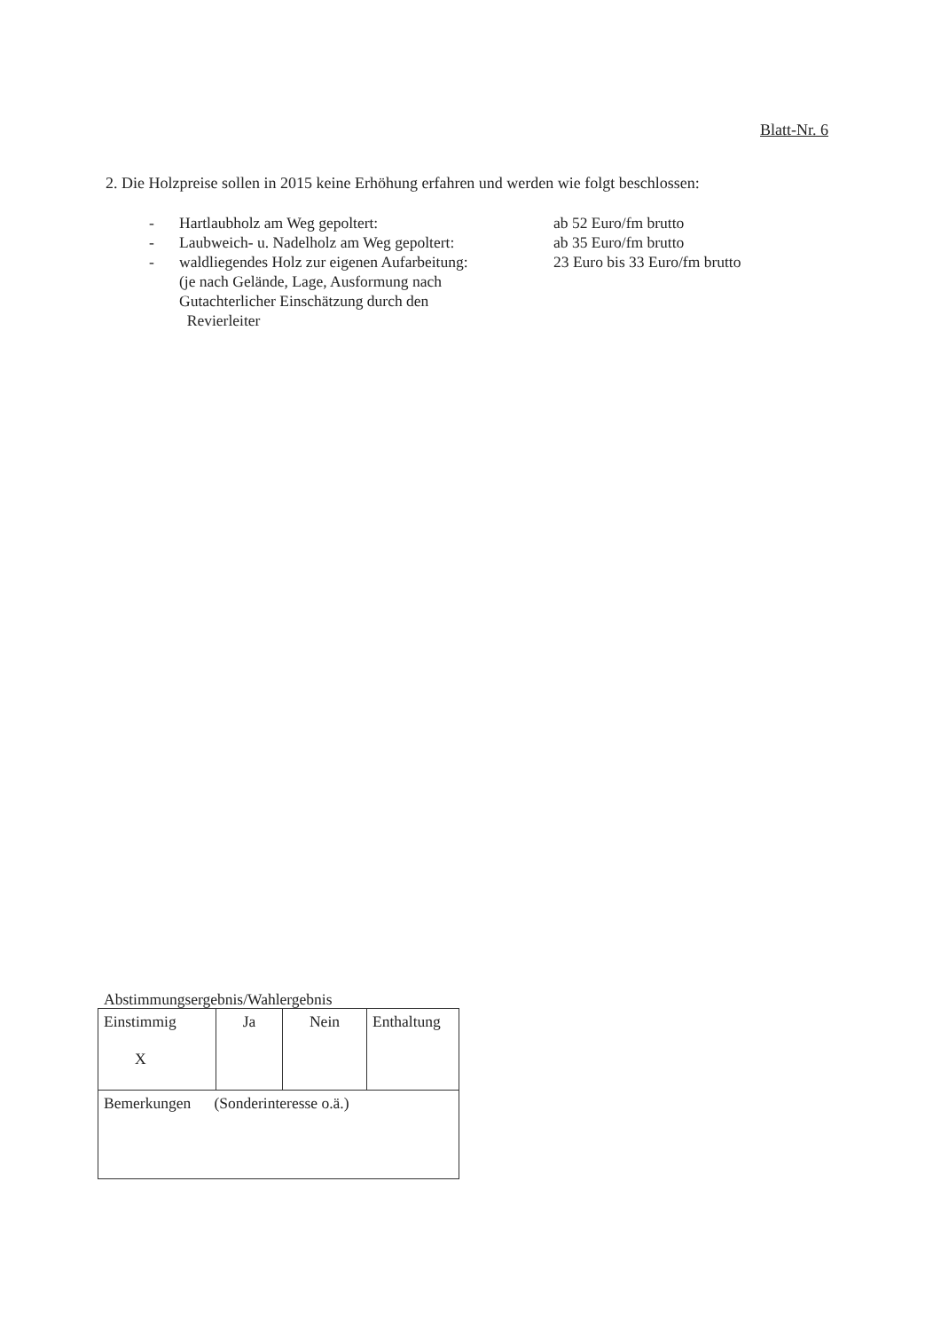Blatt-Nr. 6
2. Die Holzpreise sollen in 2015 keine Erhöhung erfahren und werden wie folgt beschlossen:
- Hartlaubholz am Weg gepoltert: ab 52 Euro/fm brutto
- Laubweich- u. Nadelholz am Weg gepoltert: ab 35 Euro/fm brutto
- waldliegendes Holz zur eigenen Aufarbeitung: 23 Euro bis 33 Euro/fm brutto
(je nach Gelände, Lage, Ausformung nach
Gutachterlicher Einschätzung durch den
Revierleiter
Abstimmungsergebnis/Wahlergebnis
| Einstimmig X | Ja | Nein | Enthaltung |
| Bemerkungen (Sonderinteresse o.ä.) | | | |